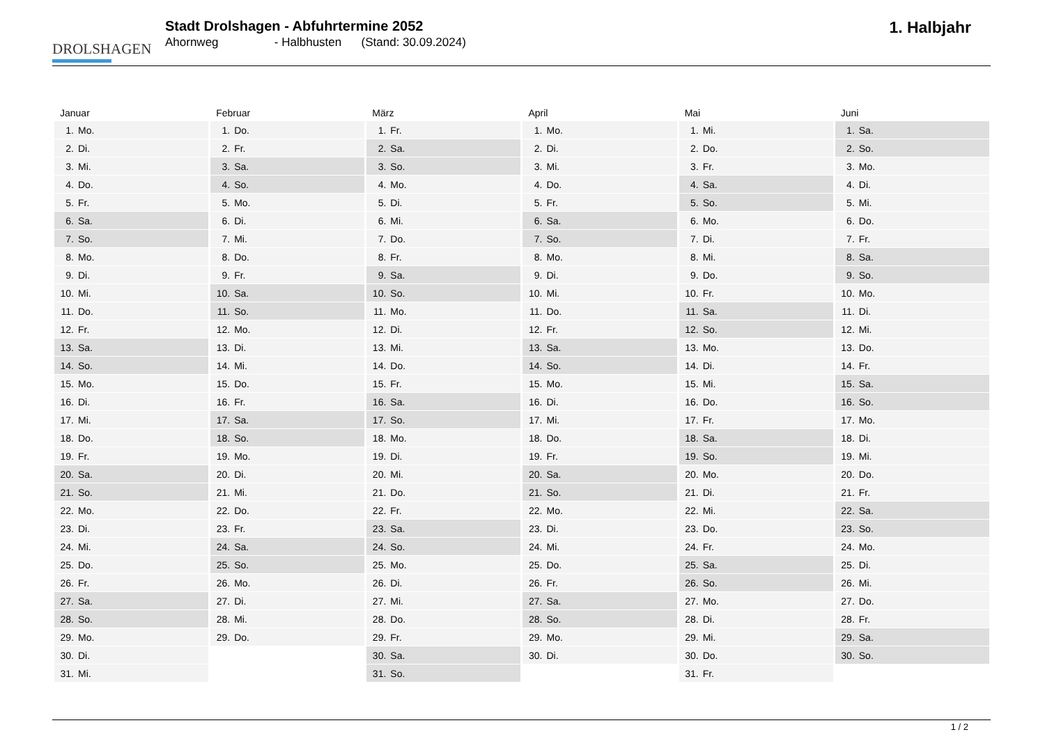DROLSHAGEN
Stadt Drolshagen - Abfuhrtermine 2052
Ahornweg - Halbhusten (Stand: 30.09.2024)
1. Halbjahr
| Januar | Februar | März | April | Mai | Juni |
| --- | --- | --- | --- | --- | --- |
| 1. Mo. | 1. Do. | 1. Fr. | 1. Mo. | 1. Mi. | 1. Sa. |
| 2. Di. | 2. Fr. | 2. Sa. | 2. Di. | 2. Do. | 2. So. |
| 3. Mi. | 3. Sa. | 3. So. | 3. Mi. | 3. Fr. | 3. Mo. |
| 4. Do. | 4. So. | 4. Mo. | 4. Do. | 4. Sa. | 4. Di. |
| 5. Fr. | 5. Mo. | 5. Di. | 5. Fr. | 5. So. | 5. Mi. |
| 6. Sa. | 6. Di. | 6. Mi. | 6. Sa. | 6. Mo. | 6. Do. |
| 7. So. | 7. Mi. | 7. Do. | 7. So. | 7. Di. | 7. Fr. |
| 8. Mo. | 8. Do. | 8. Fr. | 8. Mo. | 8. Mi. | 8. Sa. |
| 9. Di. | 9. Fr. | 9. Sa. | 9. Di. | 9. Do. | 9. So. |
| 10. Mi. | 10. Sa. | 10. So. | 10. Mi. | 10. Fr. | 10. Mo. |
| 11. Do. | 11. So. | 11. Mo. | 11. Do. | 11. Sa. | 11. Di. |
| 12. Fr. | 12. Mo. | 12. Di. | 12. Fr. | 12. So. | 12. Mi. |
| 13. Sa. | 13. Di. | 13. Mi. | 13. Sa. | 13. Mo. | 13. Do. |
| 14. So. | 14. Mi. | 14. Do. | 14. So. | 14. Di. | 14. Fr. |
| 15. Mo. | 15. Do. | 15. Fr. | 15. Mo. | 15. Mi. | 15. Sa. |
| 16. Di. | 16. Fr. | 16. Sa. | 16. Di. | 16. Do. | 16. So. |
| 17. Mi. | 17. Sa. | 17. So. | 17. Mi. | 17. Fr. | 17. Mo. |
| 18. Do. | 18. So. | 18. Mo. | 18. Do. | 18. Sa. | 18. Di. |
| 19. Fr. | 19. Mo. | 19. Di. | 19. Fr. | 19. So. | 19. Mi. |
| 20. Sa. | 20. Di. | 20. Mi. | 20. Sa. | 20. Mo. | 20. Do. |
| 21. So. | 21. Mi. | 21. Do. | 21. So. | 21. Di. | 21. Fr. |
| 22. Mo. | 22. Do. | 22. Fr. | 22. Mo. | 22. Mi. | 22. Sa. |
| 23. Di. | 23. Fr. | 23. Sa. | 23. Di. | 23. Do. | 23. So. |
| 24. Mi. | 24. Sa. | 24. So. | 24. Mi. | 24. Fr. | 24. Mo. |
| 25. Do. | 25. So. | 25. Mo. | 25. Do. | 25. Sa. | 25. Di. |
| 26. Fr. | 26. Mo. | 26. Di. | 26. Fr. | 26. So. | 26. Mi. |
| 27. Sa. | 27. Di. | 27. Mi. | 27. Sa. | 27. Mo. | 27. Do. |
| 28. So. | 28. Mi. | 28. Do. | 28. So. | 28. Di. | 28. Fr. |
| 29. Mo. | 29. Do. | 29. Fr. | 29. Mo. | 29. Mi. | 29. Sa. |
| 30. Di. | | 30. Sa. | 30. Di. | 30. Do. | 30. So. |
| 31. Mi. | | 31. So. | | 31. Fr. | |
1 / 2